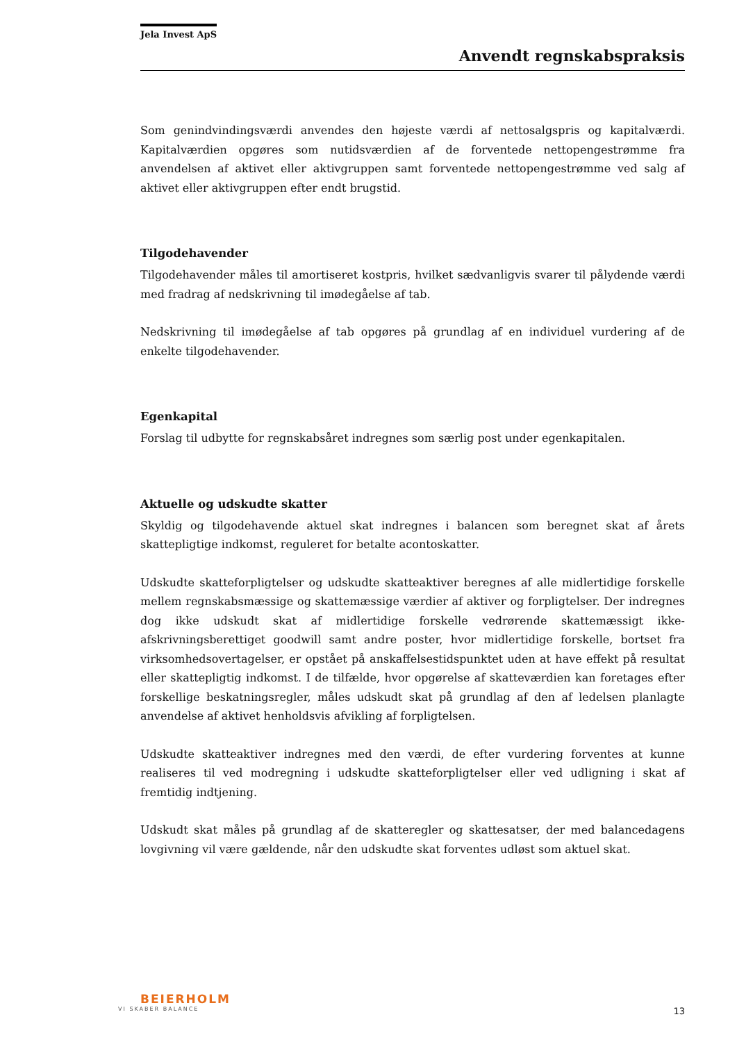Jela Invest ApS
Anvendt regnskabspraksis
Som genindvindingsværdi anvendes den højeste værdi af nettosalgspris og kapitalværdi. Kapitalværdien opgøres som nutidsværdien af de forventede nettopengestrømme fra anvendelsen af aktivet eller aktivgruppen samt forventede nettopengestrømme ved salg af aktivet eller aktivgruppen efter endt brugstid.
Tilgodehavender
Tilgodehavender måles til amortiseret kostpris, hvilket sædvanligvis svarer til pålydende værdi med fradrag af nedskrivning til imødegåelse af tab.
Nedskrivning til imødegåelse af tab opgøres på grundlag af en individuel vurdering af de enkelte tilgodehavender.
Egenkapital
Forslag til udbytte for regnskabsåret indregnes som særlig post under egenkapitalen.
Aktuelle og udskudte skatter
Skyldig og tilgodehavende aktuel skat indregnes i balancen som beregnet skat af årets skattepligtige indkomst, reguleret for betalte acontoskatter.
Udskudte skatteforpligtelser og udskudte skatteaktiver beregnes af alle midlertidige forskelle mellem regnskabsmæssige og skattemæssige værdier af aktiver og forpligtelser. Der indregnes dog ikke udskudt skat af midlertidige forskelle vedrørende skattemæssigt ikke-afskrivningsberettiget goodwill samt andre poster, hvor midlertidige forskelle, bortset fra virksomhedsovertagelser, er opstået på anskaffelsestidspunktet uden at have effekt på resultat eller skattepligtig indkomst. I de tilfælde, hvor opgørelse af skatteværdien kan foretages efter forskellige beskatningsregler, måles udskudt skat på grundlag af den af ledelsen planlagte anvendelse af aktivet henholdsvis afvikling af forpligtelsen.
Udskudte skatteaktiver indregnes med den værdi, de efter vurdering forventes at kunne realiseres til ved modregning i udskudte skatteforpligtelser eller ved udligning i skat af fremtidig indtjening.
Udskudt skat måles på grundlag af de skatteregler og skattesatser, der med balancedagens lovgivning vil være gældende, når den udskudte skat forventes udløst som aktuel skat.
BEIERHOLM
VI SKABER BALANCE
13